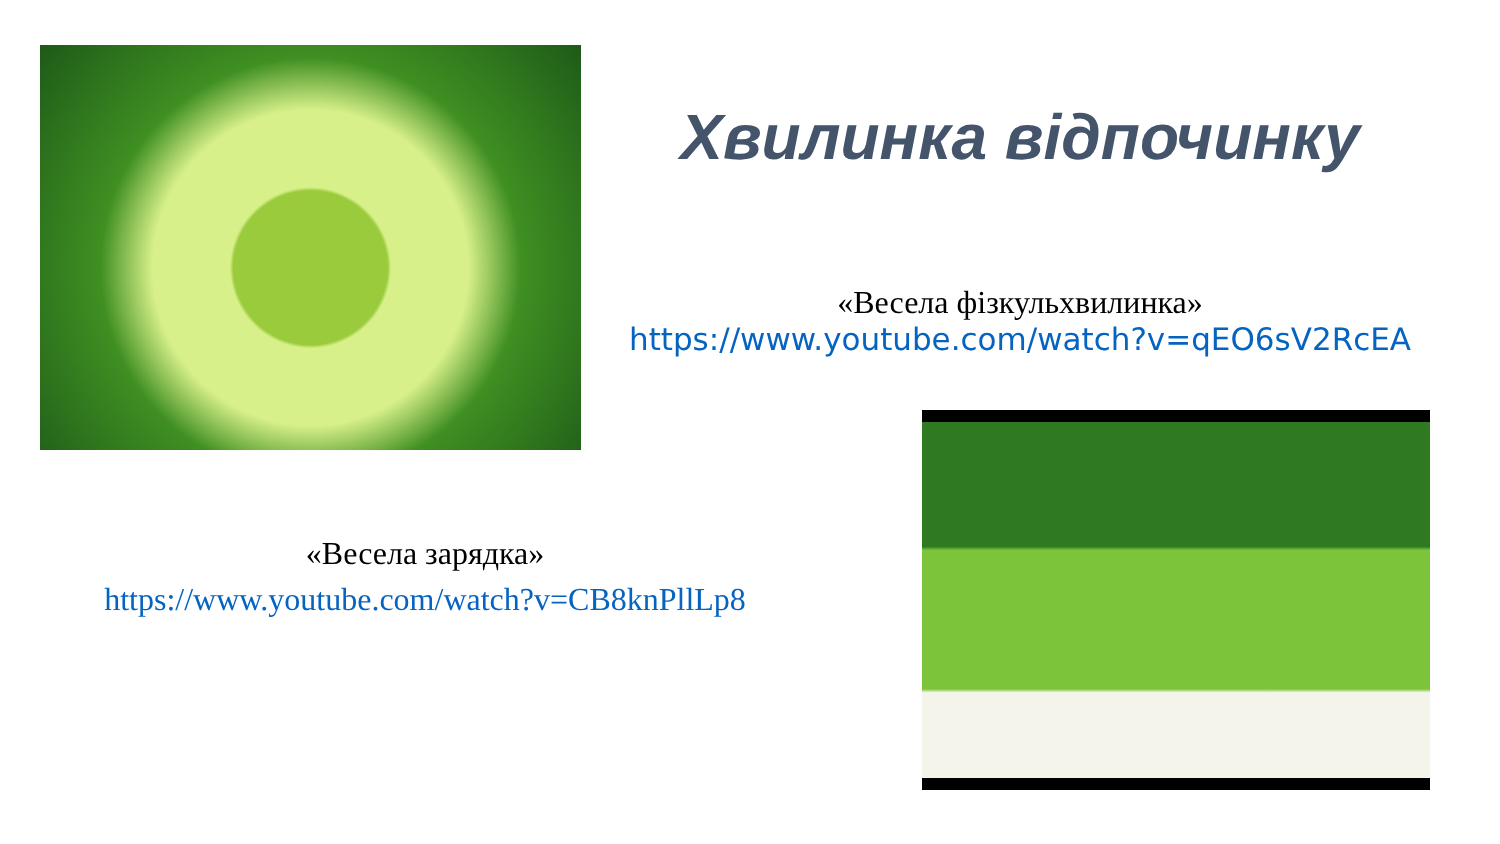Хвилинка відпочинку
«Весела фізкульхвилинка»
https://www.youtube.com/watch?v=qEO6sV2RcEA
«Весела зарядка»
https://www.youtube.com/watch?v=CB8knPllLp8